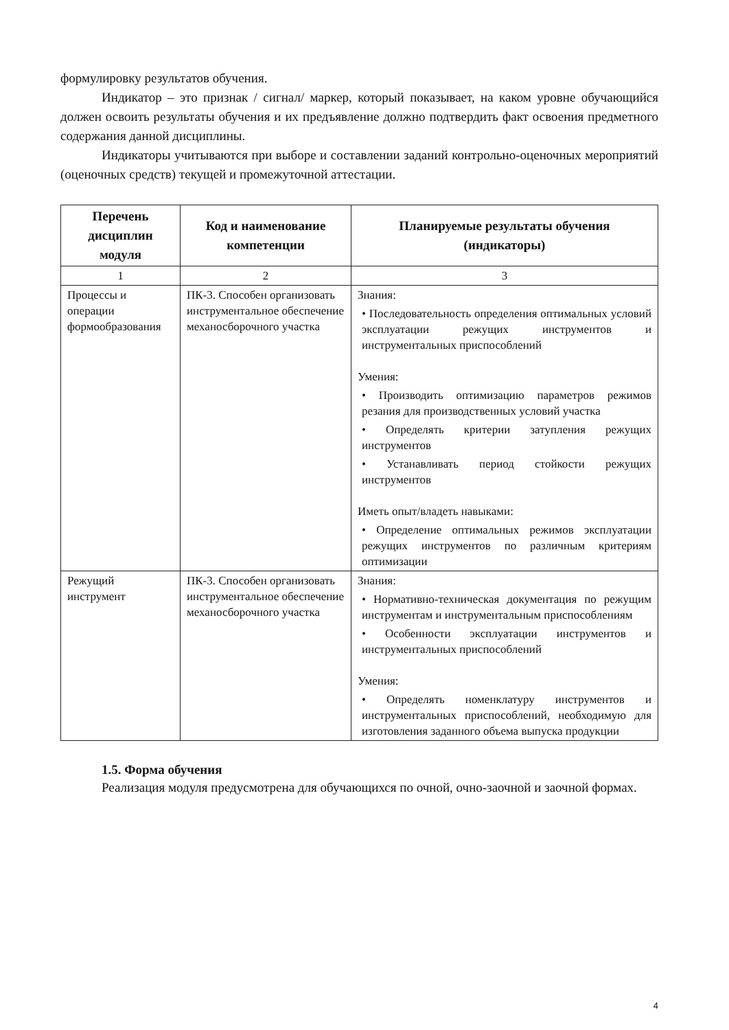формулировку результатов обучения.
Индикатор – это признак / сигнал/ маркер, который показывает, на каком уровне обучающийся должен освоить результаты обучения и их предъявление должно подтвердить факт освоения предметного содержания данной дисциплины.
Индикаторы учитываются при выборе и составлении заданий контрольно-оценочных мероприятий (оценочных средств) текущей и промежуточной аттестации.
| Перечень дисциплин модуля | Код и наименование компетенции | Планируемые результаты обучения (индикаторы) |
| --- | --- | --- |
| 1 | 2 | 3 |
| Процессы и операции формообразования | ПК-3. Способен организовать инструментальное обеспечение механосборочного участка | Знания: • Последовательность определения оптимальных условий эксплуатации режущих инструментов и инструментальных приспособлений Умения: • Производить оптимизацию параметров режимов резания для производственных условий участка • Определять критерии затупления режущих инструментов • Устанавливать период стойкости режущих инструментов Иметь опыт/владеть навыками: • Определение оптимальных режимов эксплуатации режущих инструментов по различным критериям оптимизации |
| Режущий инструмент | ПК-3. Способен организовать инструментальное обеспечение механосборочного участка | Знания: • Нормативно-техническая документация по режущим инструментам и инструментальным приспособлениям • Особенности эксплуатации инструментов и инструментальных приспособлений Умения: • Определять номенклатуру инструментов и инструментальных приспособлений, необходимую для изготовления заданного объема выпуска продукции |
1.5. Форма обучения
Реализация модуля предусмотрена для обучающихся по очной, очно-заочной и заочной формах.
4